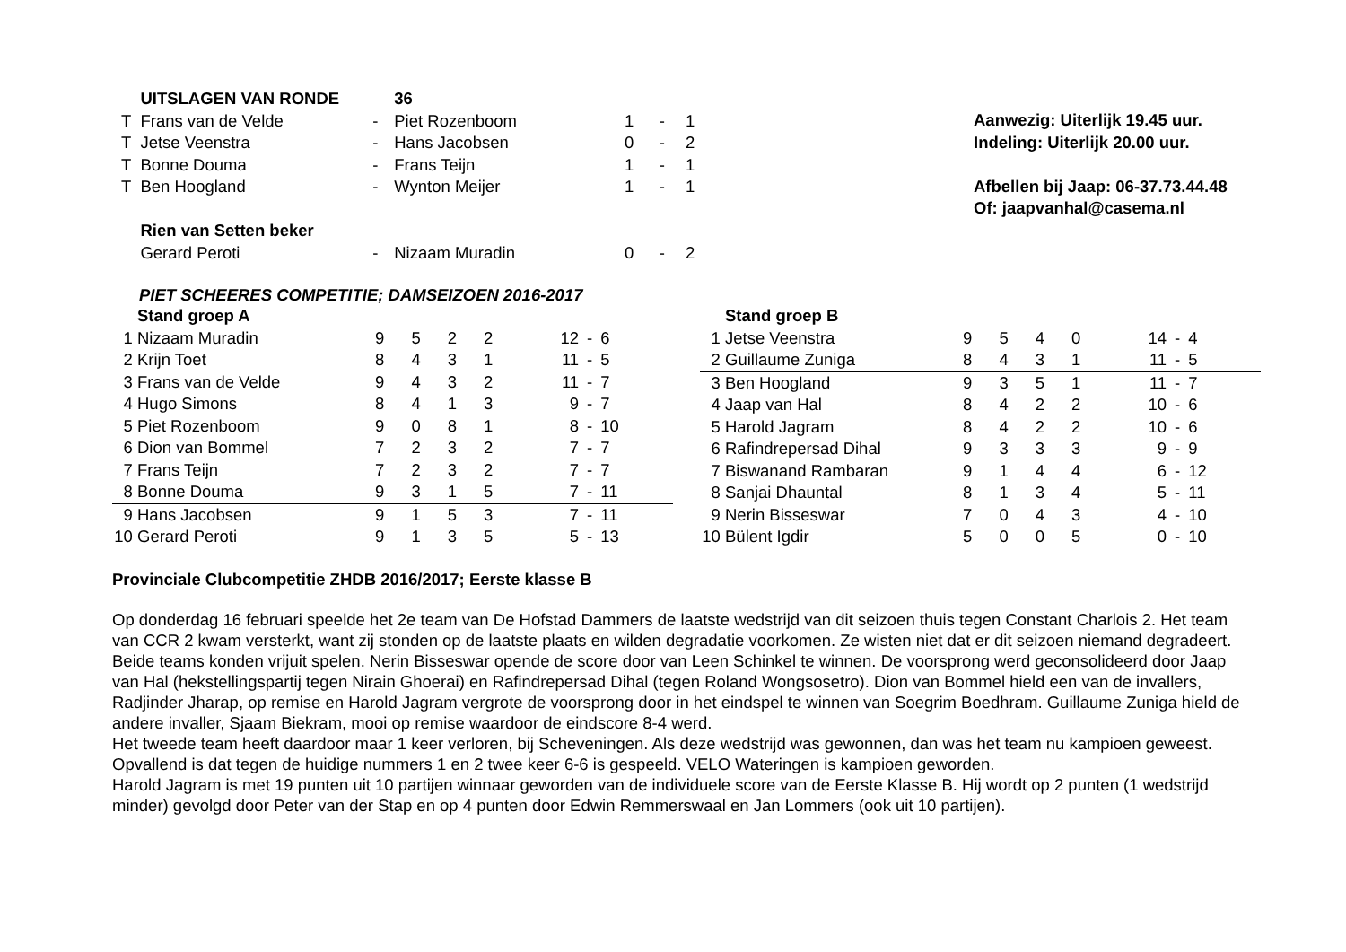| | UITSLAGEN VAN RONDE | | 36 | | | |
| T | Frans van de Velde | - | Piet Rozenboom | 1 | - | 1 |
| T | Jetse Veenstra | - | Hans Jacobsen | 0 | - | 2 |
| T | Bonne Douma | - | Frans Teijn | 1 | - | 1 |
| T | Ben Hoogland | - | Wynton Meijer | 1 | - | 1 |
| | Rien van Setten beker | | | | | |
| | Gerard Peroti | - | Nizaam Muradin | 0 | - | 2 |
Aanwezig: Uiterlijk 19.45 uur.
Indeling: Uiterlijk 20.00 uur.
Afbellen bij Jaap: 06-37.73.44.48
Of: jaapvanhal@casema.nl
PIET SCHEERES COMPETITIE; DAMSEIZOEN 2016-2017
| | Stand groep A | | | | | | | |
| 1 | Nizaam Muradin | 9 | 5 | 2 | 2 | 12 | - | 6 |
| 2 | Krijn Toet | 8 | 4 | 3 | 1 | 11 | - | 5 |
| 3 | Frans van de Velde | 9 | 4 | 3 | 2 | 11 | - | 7 |
| 4 | Hugo Simons | 8 | 4 | 1 | 3 | 9 | - | 7 |
| 5 | Piet Rozenboom | 9 | 0 | 8 | 1 | 8 | - | 10 |
| 6 | Dion van Bommel | 7 | 2 | 3 | 2 | 7 | - | 7 |
| 7 | Frans Teijn | 7 | 2 | 3 | 2 | 7 | - | 7 |
| 8 | Bonne Douma | 9 | 3 | 1 | 5 | 7 | - | 11 |
| 9 | Hans Jacobsen | 9 | 1 | 5 | 3 | 7 | - | 11 |
| 10 | Gerard Peroti | 9 | 1 | 3 | 5 | 5 | - | 13 |
| | Stand groep B | | | | | | | |
| 1 | Jetse Veenstra | 9 | 5 | 4 | 0 | 14 | - | 4 |
| 2 | Guillaume Zuniga | 8 | 4 | 3 | 1 | 11 | - | 5 |
| 3 | Ben Hoogland | 9 | 3 | 5 | 1 | 11 | - | 7 |
| 4 | Jaap van Hal | 8 | 4 | 2 | 2 | 10 | - | 6 |
| 5 | Harold Jagram | 8 | 4 | 2 | 2 | 10 | - | 6 |
| 6 | Rafindrepersad Dihal | 9 | 3 | 3 | 3 | 9 | - | 9 |
| 7 | Biswanand Rambaran | 9 | 1 | 4 | 4 | 6 | - | 12 |
| 8 | Sanjai Dhauntal | 8 | 1 | 3 | 4 | 5 | - | 11 |
| 9 | Nerin Bisseswar | 7 | 0 | 4 | 3 | 4 | - | 10 |
| 10 | Bülent Igdir | 5 | 0 | 0 | 5 | 0 | - | 10 |
Provinciale Clubcompetitie ZHDB 2016/2017; Eerste klasse B
Op donderdag 16 februari speelde het 2e team van De Hofstad Dammers de laatste wedstrijd van dit seizoen thuis tegen Constant Charlois 2. Het team van CCR 2 kwam versterkt, want zij stonden op de laatste plaats en wilden degradatie voorkomen. Ze wisten niet dat er dit seizoen niemand degradeert. Beide teams konden vrijuit spelen. Nerin Bisseswar opende de score door van Leen Schinkel te winnen. De voorsprong werd geconsolideerd door Jaap van Hal (hekstellingspartij tegen Nirain Ghoerai) en Rafindrepersad Dihal (tegen Roland Wongsosetro). Dion van Bommel hield een van de invallers, Radjinder Jharap, op remise en Harold Jagram vergrote de voorsprong door in het eindspel te winnen van Soegrim Boedhram. Guillaume Zuniga hield de andere invaller, Sjaam Biekram, mooi op remise waardoor de eindscore 8-4 werd.
Het tweede team heeft daardoor maar 1 keer verloren, bij Scheveningen. Als deze wedstrijd was gewonnen, dan was het team nu kampioen geweest. Opvallend is dat tegen de huidige nummers 1 en 2 twee keer 6-6 is gespeeld. VELO Wateringen is kampioen geworden.
Harold Jagram is met 19 punten uit 10 partijen winnaar geworden van de individuele score van de Eerste Klasse B. Hij wordt op 2 punten (1 wedstrijd minder) gevolgd door Peter van der Stap en op 4 punten door Edwin Remmerswaal en Jan Lommers (ook uit 10 partijen).